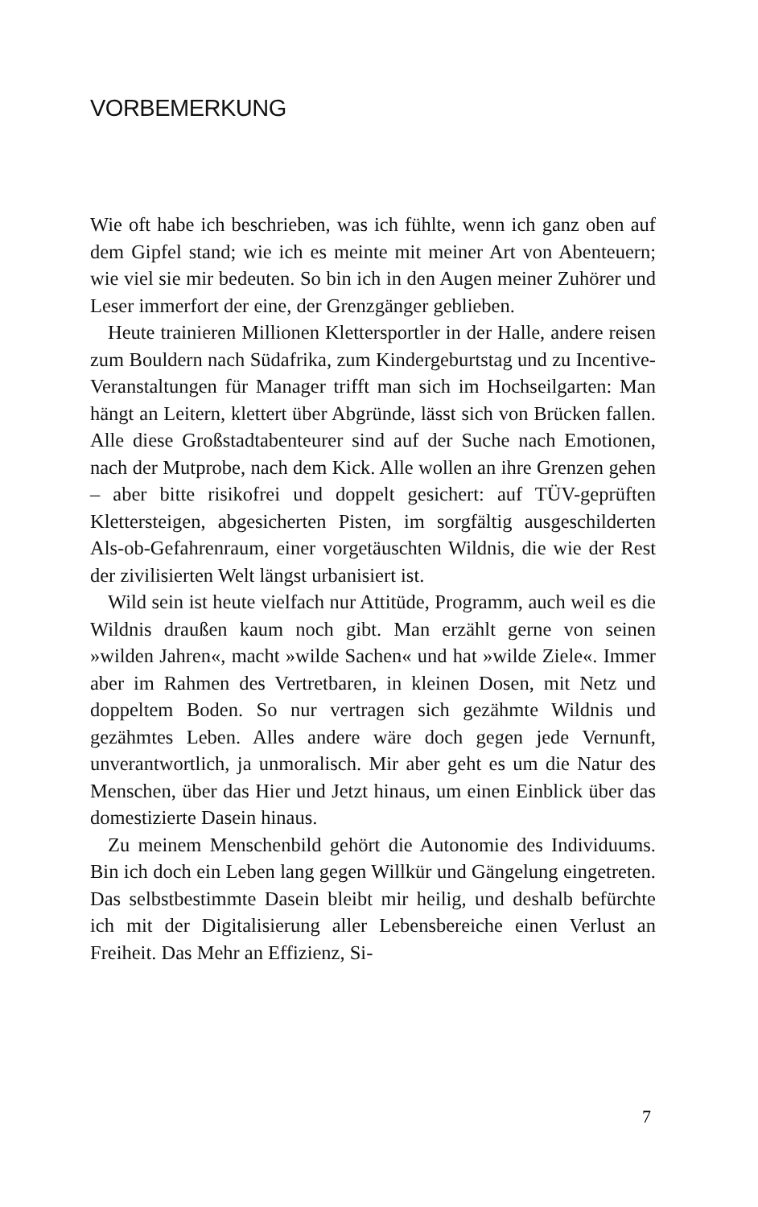VORBEMERKUNG
Wie oft habe ich beschrieben, was ich fühlte, wenn ich ganz oben auf dem Gipfel stand; wie ich es meinte mit meiner Art von Abenteuern; wie viel sie mir bedeuten. So bin ich in den Augen meiner Zuhörer und Leser immerfort der eine, der Grenzgänger geblieben.
Heute trainieren Millionen Klettersportler in der Halle, andere reisen zum Bouldern nach Südafrika, zum Kindergeburtstag und zu Incentive-Veranstaltungen für Manager trifft man sich im Hochseilgarten: Man hängt an Leitern, klettert über Abgründe, lässt sich von Brücken fallen. Alle diese Großstadtabenteurer sind auf der Suche nach Emotionen, nach der Mutprobe, nach dem Kick. Alle wollen an ihre Grenzen gehen – aber bitte risikofrei und doppelt gesichert: auf TÜV-geprüften Klettersteigen, abgesicherten Pisten, im sorgfältig ausgeschilderten Als-ob-Gefahrenraum, einer vorgetäuschten Wildnis, die wie der Rest der zivilisierten Welt längst urbanisiert ist.
Wild sein ist heute vielfach nur Attitüde, Programm, auch weil es die Wildnis draußen kaum noch gibt. Man erzählt gerne von seinen »wilden Jahren«, macht »wilde Sachen« und hat »wilde Ziele«. Immer aber im Rahmen des Vertretbaren, in kleinen Dosen, mit Netz und doppeltem Boden. So nur vertragen sich gezähmte Wildnis und gezähmtes Leben. Alles andere wäre doch gegen jede Vernunft, unverantwortlich, ja unmoralisch. Mir aber geht es um die Natur des Menschen, über das Hier und Jetzt hinaus, um einen Einblick über das domestizierte Dasein hinaus.
Zu meinem Menschenbild gehört die Autonomie des Individuums. Bin ich doch ein Leben lang gegen Willkür und Gängelung eingetreten. Das selbstbestimmte Dasein bleibt mir heilig, und deshalb befürchte ich mit der Digitalisierung aller Lebensbereiche einen Verlust an Freiheit. Das Mehr an Effizienz, Si-
7